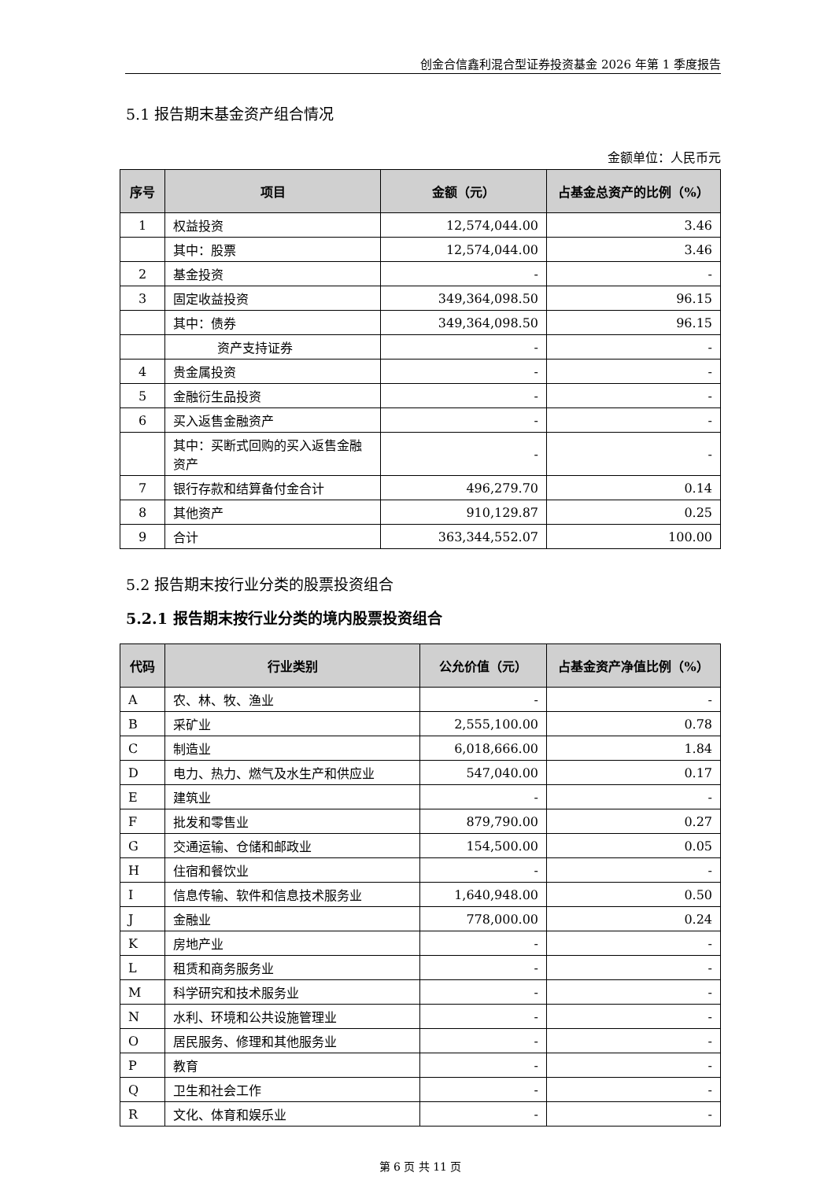创金合信鑫利混合型证券投资基金 2026 年第 1 季度报告
5.1 报告期末基金资产组合情况
金额单位：人民币元
| 序号 | 项目 | 金额（元） | 占基金总资产的比例（%） |
| --- | --- | --- | --- |
| 1 | 权益投资 | 12,574,044.00 | 3.46 |
| | 其中：股票 | 12,574,044.00 | 3.46 |
| 2 | 基金投资 | - | - |
| 3 | 固定收益投资 | 349,364,098.50 | 96.15 |
| | 其中：债券 | 349,364,098.50 | 96.15 |
| | 资产支持证券 | - | - |
| 4 | 贵金属投资 | - | - |
| 5 | 金融衍生品投资 | - | - |
| 6 | 买入返售金融资产 | - | - |
| | 其中：买断式回购的买入返售金融资产 | - | - |
| 7 | 银行存款和结算备付金合计 | 496,279.70 | 0.14 |
| 8 | 其他资产 | 910,129.87 | 0.25 |
| 9 | 合计 | 363,344,552.07 | 100.00 |
5.2 报告期末按行业分类的股票投资组合
5.2.1 报告期末按行业分类的境内股票投资组合
| 代码 | 行业类别 | 公允价值（元） | 占基金资产净值比例（%） |
| --- | --- | --- | --- |
| A | 农、林、牧、渔业 | - | - |
| B | 采矿业 | 2,555,100.00 | 0.78 |
| C | 制造业 | 6,018,666.00 | 1.84 |
| D | 电力、热力、燃气及水生产和供应业 | 547,040.00 | 0.17 |
| E | 建筑业 | - | - |
| F | 批发和零售业 | 879,790.00 | 0.27 |
| G | 交通运输、仓储和邮政业 | 154,500.00 | 0.05 |
| H | 住宿和餐饮业 | - | - |
| I | 信息传输、软件和信息技术服务业 | 1,640,948.00 | 0.50 |
| J | 金融业 | 778,000.00 | 0.24 |
| K | 房地产业 | - | - |
| L | 租赁和商务服务业 | - | - |
| M | 科学研究和技术服务业 | - | - |
| N | 水利、环境和公共设施管理业 | - | - |
| O | 居民服务、修理和其他服务业 | - | - |
| P | 教育 | - | - |
| Q | 卫生和社会工作 | - | - |
| R | 文化、体育和娱乐业 | - | - |
第 6 页 共 11 页